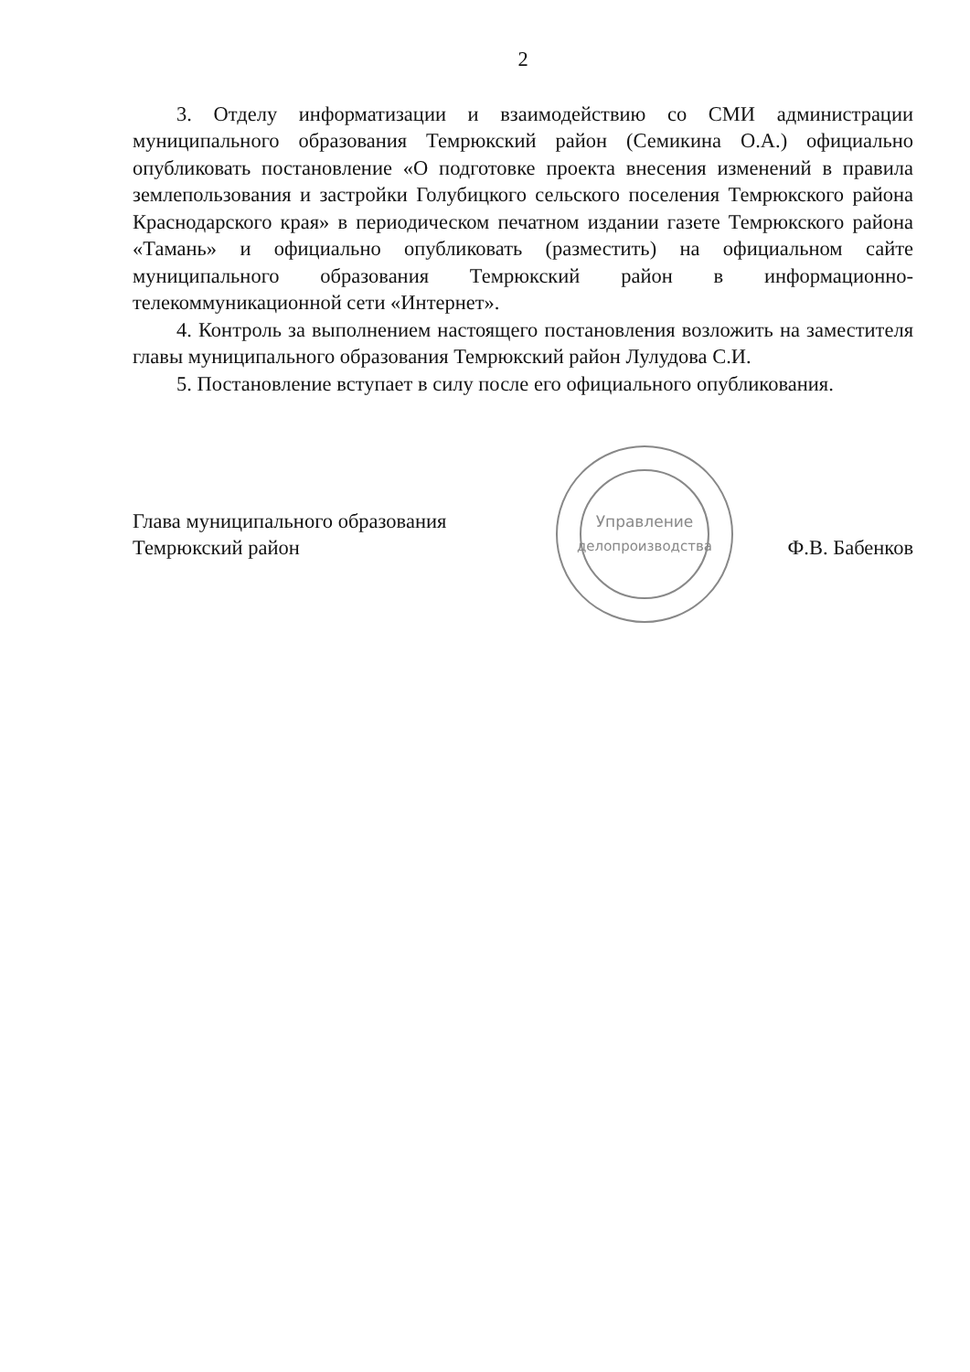2
3. Отделу информатизации и взаимодействию со СМИ администрации муниципального образования Темрюкский район (Семикина О.А.) официально опубликовать постановление «О подготовке проекта внесения изменений в правила землепользования и застройки Голубицкого сельского поселения Темрюкского района Краснодарского края» в периодическом печатном издании газете Темрюкского района «Тамань» и официально опубликовать (разместить) на официальном сайте муниципального образования Темрюкский район в информационно-телекоммуникационной сети «Интернет».
4. Контроль за выполнением настоящего постановления возложить на заместителя главы муниципального образования Темрюкский район Лулудова С.И.
5. Постановление вступает в силу после его официального опубликования.
Глава муниципального образования
Темрюкский район
Управление
делопроизводства
Ф.В. Бабенков